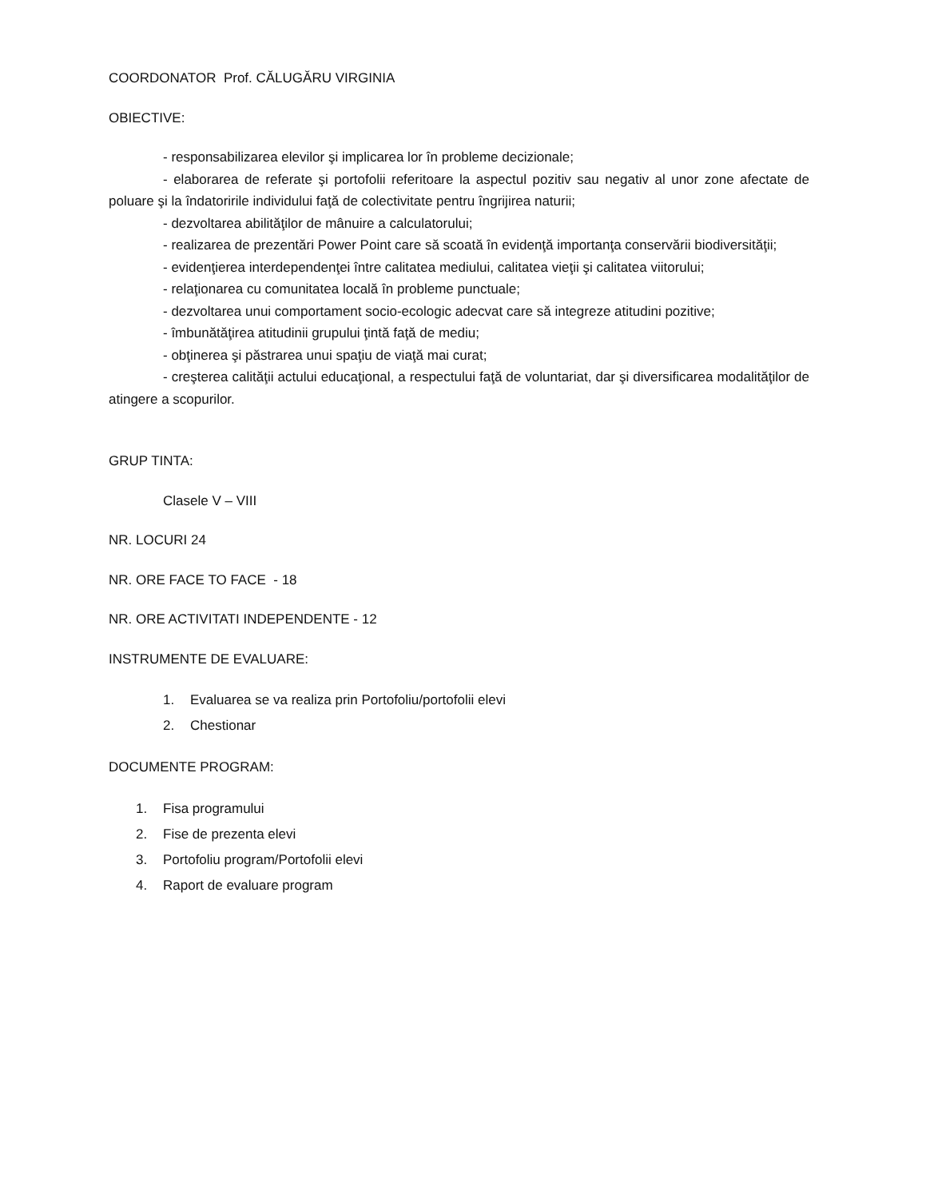COORDONATOR Prof. CĂLUGĂRU VIRGINIA
OBIECTIVE:
- responsabilizarea elevilor şi implicarea lor în probleme decizionale;
- elaborarea de referate şi portofolii referitoare la aspectul pozitiv sau negativ al unor zone afectate de poluare şi la îndatoririle individului faţă de colectivitate pentru îngrijirea naturii;
- dezvoltarea abilităţilor de mânuire a calculatorului;
- realizarea de prezentări Power Point care să scoată în evidenţă importanţa conservării biodiversităţii;
- evidenţierea interdependenţei între calitatea mediului, calitatea vieţii şi calitatea viitorului;
- relaţionarea cu comunitatea locală în probleme punctuale;
- dezvoltarea unui comportament socio-ecologic adecvat care să integreze atitudini pozitive;
- îmbunătăţirea atitudinii grupului ţintă faţă de mediu;
- obţinerea şi păstrarea unui spaţiu de viaţă mai curat;
- creşterea calităţii actului educaţional, a respectului faţă de voluntariat, dar şi diversificarea modalităţilor de atingere a scopurilor.
GRUP TINTA:
Clasele V – VIII
NR. LOCURI 24
NR. ORE FACE TO FACE - 18
NR. ORE ACTIVITATI INDEPENDENTE - 12
INSTRUMENTE DE EVALUARE:
1. Evaluarea se va realiza prin Portofoliu/portofolii elevi
2. Chestionar
DOCUMENTE PROGRAM:
1. Fisa programului
2. Fise de prezenta elevi
3. Portofoliu program/Portofolii elevi
4. Raport de evaluare program